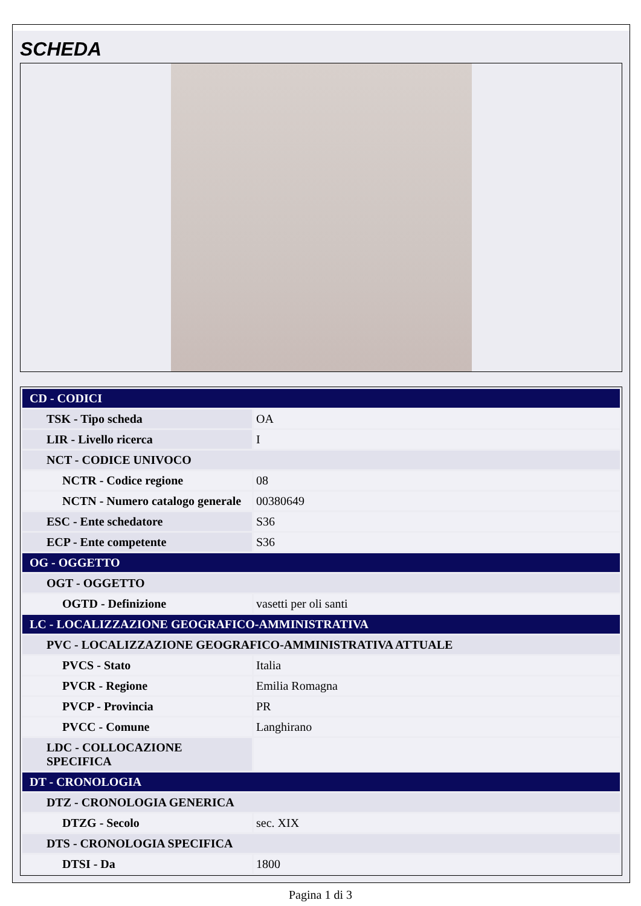SCHEDA
| CD - CODICI | |
| TSK - Tipo scheda | OA |
| LIR - Livello ricerca | I |
| NCT - CODICE UNIVOCO | |
| NCTR - Codice regione | 08 |
| NCTN - Numero catalogo generale | 00380649 |
| ESC - Ente schedatore | S36 |
| ECP - Ente competente | S36 |
| OG - OGGETTO | |
| OGT - OGGETTO | |
| OGTD - Definizione | vasetti per oli santi |
| LC - LOCALIZZAZIONE GEOGRAFICO-AMMINISTRATIVA | |
| PVC - LOCALIZZAZIONE GEOGRAFICO-AMMINISTRATIVA ATTUALE | |
| PVCS - Stato | Italia |
| PVCR - Regione | Emilia Romagna |
| PVCP - Provincia | PR |
| PVCC - Comune | Langhirano |
| LDC - COLLOCAZIONE SPECIFICA | |
| DT - CRONOLOGIA | |
| DTZ - CRONOLOGIA GENERICA | |
| DTZG - Secolo | sec. XIX |
| DTS - CRONOLOGIA SPECIFICA | |
| DTSI - Da | 1800 |
Pagina 1 di 3